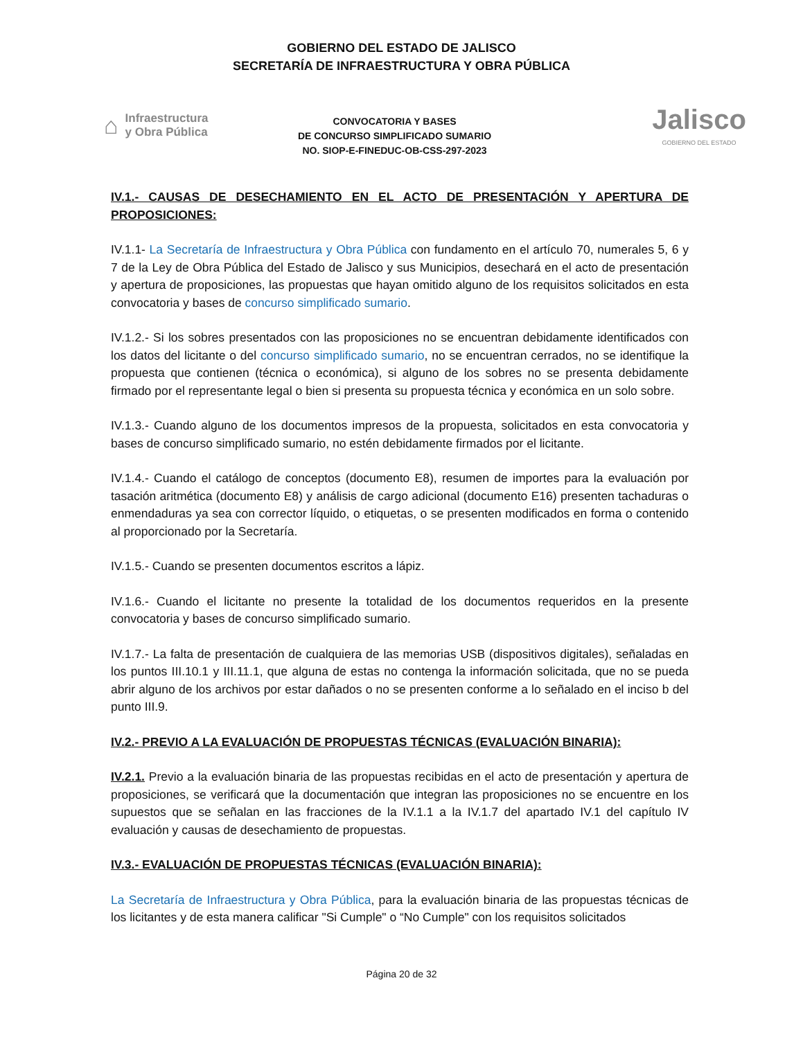GOBIERNO DEL ESTADO DE JALISCO
SECRETARÍA DE INFRAESTRUCTURA Y OBRA PÚBLICA
⌂ Infraestructura
y Obra Pública
CONVOCATORIA Y BASES
DE CONCURSO SIMPLIFICADO SUMARIO
NO. SIOP-E-FINEDUC-OB-CSS-297-2023
Jalisco
GOBIERNO DEL ESTADO
IV.1.- CAUSAS DE DESECHAMIENTO EN EL ACTO DE PRESENTACIÓN Y APERTURA DE PROPOSICIONES:
IV.1.1- La Secretaría de Infraestructura y Obra Pública con fundamento en el artículo 70, numerales 5, 6 y 7 de la Ley de Obra Pública del Estado de Jalisco y sus Municipios, desechará en el acto de presentación y apertura de proposiciones, las propuestas que hayan omitido alguno de los requisitos solicitados en esta convocatoria y bases de concurso simplificado sumario.
IV.1.2.- Si los sobres presentados con las proposiciones no se encuentran debidamente identificados con los datos del licitante o del concurso simplificado sumario, no se encuentran cerrados, no se identifique la propuesta que contienen (técnica o económica), si alguno de los sobres no se presenta debidamente firmado por el representante legal o bien si presenta su propuesta técnica y económica en un solo sobre.
IV.1.3.- Cuando alguno de los documentos impresos de la propuesta, solicitados en esta convocatoria y bases de concurso simplificado sumario, no estén debidamente firmados por el licitante.
IV.1.4.- Cuando el catálogo de conceptos (documento E8), resumen de importes para la evaluación por tasación aritmética (documento E8) y análisis de cargo adicional (documento E16) presenten tachaduras o enmendaduras ya sea con corrector líquido, o etiquetas, o se presenten modificados en forma o contenido al proporcionado por la Secretaría.
IV.1.5.- Cuando se presenten documentos escritos a lápiz.
IV.1.6.- Cuando el licitante no presente la totalidad de los documentos requeridos en la presente convocatoria y bases de concurso simplificado sumario.
IV.1.7.- La falta de presentación de cualquiera de las memorias USB (dispositivos digitales), señaladas en los puntos III.10.1 y III.11.1, que alguna de estas no contenga la información solicitada, que no se pueda abrir alguno de los archivos por estar dañados o no se presenten conforme a lo señalado en el inciso b del punto III.9.
IV.2.- PREVIO A LA EVALUACIÓN DE PROPUESTAS TÉCNICAS (EVALUACIÓN BINARIA):
IV.2.1. Previo a la evaluación binaria de las propuestas recibidas en el acto de presentación y apertura de proposiciones, se verificará que la documentación que integran las proposiciones no se encuentre en los supuestos que se señalan en las fracciones de la IV.1.1 a la IV.1.7 del apartado IV.1 del capítulo IV evaluación y causas de desechamiento de propuestas.
IV.3.- EVALUACIÓN DE PROPUESTAS TÉCNICAS (EVALUACIÓN BINARIA):
La Secretaría de Infraestructura y Obra Pública, para la evaluación binaria de las propuestas técnicas de los licitantes y de esta manera calificar "Si Cumple" o “No Cumple" con los requisitos solicitados
Página 20 de 32